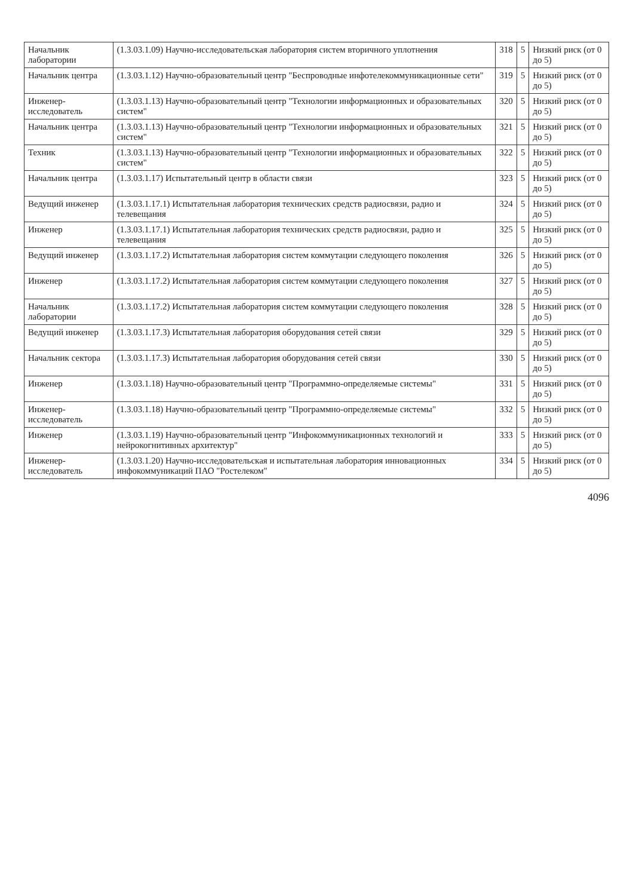| Начальник лаборатории | (1.3.03.1.09) Научно-исследовательская лаборатория систем вторичного уплотнения | 318 | 5 | Низкий риск (от 0 до 5) |
| Начальник центра | (1.3.03.1.12) Научно-образовательный центр "Беспроводные инфотелекоммуникационные сети" | 319 | 5 | Низкий риск (от 0 до 5) |
| Инженер-исследователь | (1.3.03.1.13) Научно-образовательный центр "Технологии информационных и образовательных систем" | 320 | 5 | Низкий риск (от 0 до 5) |
| Начальник центра | (1.3.03.1.13) Научно-образовательный центр "Технологии информационных и образовательных систем" | 321 | 5 | Низкий риск (от 0 до 5) |
| Техник | (1.3.03.1.13) Научно-образовательный центр "Технологии информационных и образовательных систем" | 322 | 5 | Низкий риск (от 0 до 5) |
| Начальник центра | (1.3.03.1.17) Испытательный центр в области связи | 323 | 5 | Низкий риск (от 0 до 5) |
| Ведущий инженер | (1.3.03.1.17.1) Испытательная лаборатория технических средств радиосвязи, радио и телевещания | 324 | 5 | Низкий риск (от 0 до 5) |
| Инженер | (1.3.03.1.17.1) Испытательная лаборатория технических средств радиосвязи, радио и телевещания | 325 | 5 | Низкий риск (от 0 до 5) |
| Ведущий инженер | (1.3.03.1.17.2) Испытательная лаборатория систем коммутации следующего поколения | 326 | 5 | Низкий риск (от 0 до 5) |
| Инженер | (1.3.03.1.17.2) Испытательная лаборатория систем коммутации следующего поколения | 327 | 5 | Низкий риск (от 0 до 5) |
| Начальник лаборатории | (1.3.03.1.17.2) Испытательная лаборатория систем коммутации следующего поколения | 328 | 5 | Низкий риск (от 0 до 5) |
| Ведущий инженер | (1.3.03.1.17.3) Испытательная лаборатория оборудования сетей связи | 329 | 5 | Низкий риск (от 0 до 5) |
| Начальник сектора | (1.3.03.1.17.3) Испытательная лаборатория оборудования сетей связи | 330 | 5 | Низкий риск (от 0 до 5) |
| Инженер | (1.3.03.1.18) Научно-образовательный центр "Программно-определяемые системы" | 331 | 5 | Низкий риск (от 0 до 5) |
| Инженер-исследователь | (1.3.03.1.18) Научно-образовательный центр "Программно-определяемые системы" | 332 | 5 | Низкий риск (от 0 до 5) |
| Инженер | (1.3.03.1.19) Научно-образовательный центр "Инфокоммуникационных технологий и нейрокогнитивных архитектур" | 333 | 5 | Низкий риск (от 0 до 5) |
| Инженер-исследователь | (1.3.03.1.20) Научно-исследовательская и испытательная лаборатория инновационных инфокоммуникаций ПАО "Ростелеком" | 334 | 5 | Низкий риск (от 0 до 5) |
4096